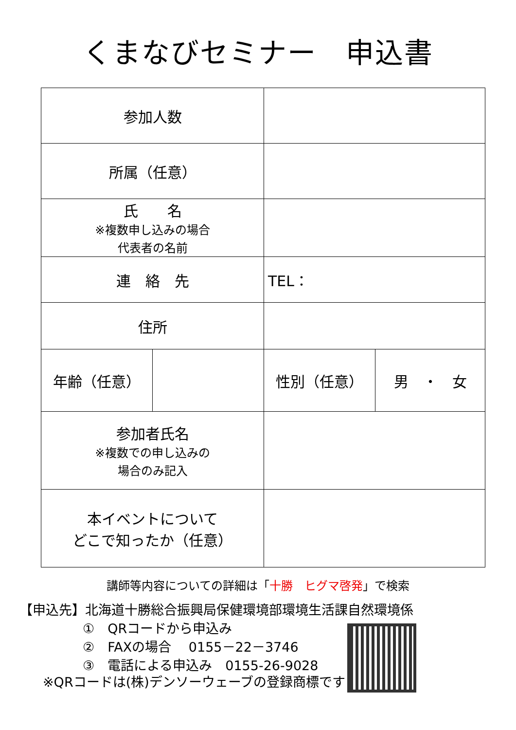くまなびセミナー　申込書
| 参加人数 | | | |
| 所属（任意） | | | |
| 氏 名 ※複数申し込みの場合 代表者の名前 | | | |
| 連 絡 先 | | TEL： | |
| 住所 | | | |
| 年齢（任意） | | 性別（任意） | 男 ・ 女 |
| 参加者氏名 ※複数での申し込みの 場合のみ記入 | | | |
| 本イベントについて どこで知ったか（任意） | | | |
講師等内容についての詳細は「十勝　ヒグマ啓発」で検索
【申込先】北海道十勝総合振興局保健環境部環境生活課自然環境係
①　QRコードから申込み
②　FAXの場合　 0155－22－3746
③　電話による申込み　0155-26-9028
※QRコードは(株)デンソーウェーブの登録商標です